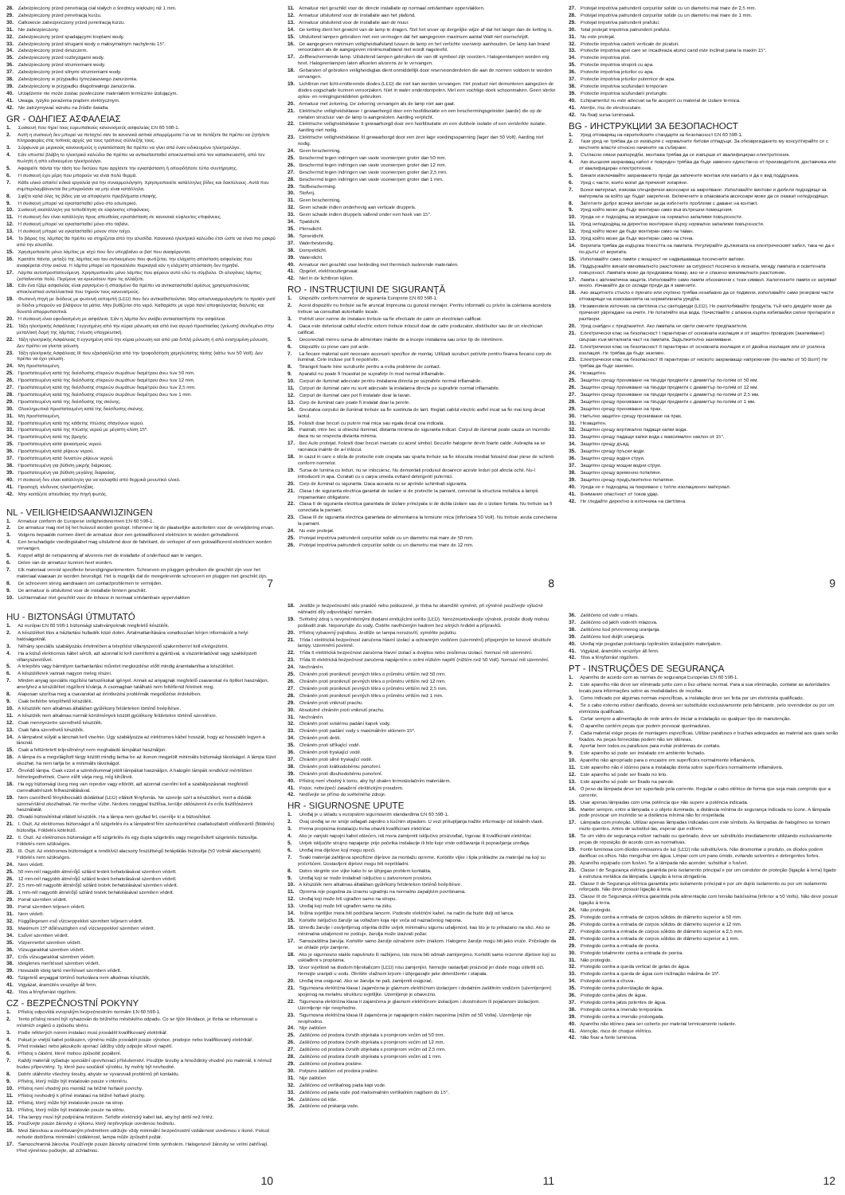28. Zabezpieczony przed penetracją ciał stałych o średnicy większej niż 1 mm.
29. Zabezpieczony przed penetracją kurzu.
30. Całkowicie zabezpieczony przed penetracją kurzu.
31. Nie zabezpieczony.
32. Zabezpieczony przed spadającymi kroplami wody.
33. Zabezpieczony przed strugami wody o maksymalnym nachyleniu 15°.
34. Zabezpieczony przed deszczem.
35. Zabezpieczony przed rozbryzgami wody.
36. Zabezpieczony przed strumieniami wody.
37. Zabezpieczony przed silnymi strumieniami wody.
38. Zabezpieczony w przypadku tymczasowego zanurzenia.
39. Zabezpieczony w przypadku długotrwałego zanurzenia.
40. Urządzenie nie może zostac powleczone materiałem termicznie izolującym.
41. Uwaga, ryzyko porażenia prądem elektrycznym.
42. Nie zatrzymywać wzroku na źródle światła.
GR - ΟΔΗΓΙΕΣ ΑΣΦΑΛΕΙΑΣ
1. Συσκευή που τηρεί τους ευρωπαϊκούς κανονισμούς ασφαλείας EN 60 598-1.
2. Αυτή η συσκευή δεν μπορεί να πεταχτεί σαν τα κανονικά αστικά απορρίμματα Για να τα πετάξετε θα πρέπει να ζητήσετε πληροφορίες στις τοπικές αρχές για τους τρόπους σύλλεξής τους.
3. Σύμφωνα με μερικούς κανονισμούς η εγκατάσταση θα πρέπει να γίνει από έναν ειδικευμένο ηλεκτρολόγο.
4. Εάν υποστεί βλάβη το ηλεκτρικό καλώδιο θα πρέπει να αντικατασταθεί αποκλειστικά από τον κατασκευαστή, από τον πωλητή ή από ειδικευμένο ηλεκτρολόγο.
5. Αφαιρείτε πάντα την τάση του δικτύου πριν αρχίσετε την εγκατάσταση ή οποιοδήποτε τύπο συντήρησης.
6. Η συσκευή έχει μέρη που μπορούν να είναι πολύ θερμά.
7. Κάθε υλικό απαιτεί ειδικά εργαλεία για την συναρμολόγηση. Χρησιμοποιείτε κατάλληλες βίδες και δακτύλιους. Αυτά που συμπεριλαμβάνονται θα μπορούσαν να μην είναι κατάλληλα.
8. Σφίξτε καλά όλες τις βίδες για να αποφύγετε προβλήματα επαφής.
9. Η συσκευή μπορεί να εγκατασταθεί μόνο στο εσωτερικό.
10. Συσκευή ακατάλληλη για τοποθέτηση σε εύφλεκτες επιφάνειες.
11. Η συσκευή δεν είναι κατάλληλη προς απευθείας εγκατάσταση σε κανονικά εύφλεκτες επιφάνειες.
12. Η συσκευή μπορεί να εγκατασταθεί μόνο στο ταβάνι.
13. Η συσκευή μπορεί να εγκατασταθεί μόνον στον τοίχο.
14. Το βάρος της λάμπας θα πρέπει να στηρίζεται από την αλυσίδα. Κανονικό ηλεκτρικό καλώδιο έτσι ώστε να είναι πιο μακρύ από την αλυσίδα.
15. Χρησιμοποιείτε μόνο λάμπες με ισχύ που δεν υπερβαίνει οι βατ που αναφέρονται.
16. Κρατάτε πάντα, μεταξύ της λάμπας και του αντικειμένου που φωτίζεται, την ελάχιστη απόσταση ασφαλείας που αναφέρεται στην εικόνα. Η λάμπα μπορεί να προκαλέσει πυρκαγιά εάν η ελάχιστη απόσταση δεν τηρηθεί.
17. Λάμπα αυτοπροστατευόμενη. Χρησιμοποιείτε μόνο λάμπες που φέρουν αυτό εδώ το σύμβολο. Οι αλογόνες λάμπες ζεσταίνονται πολύ. Περίμενε να κρυώσουν πριν τις αλλάξετε.
18. Εάν ένα τζάμι ασφαλείας είναι ραγισμένο ή σπασμένο θα πρέπει να αντικατασταθεί αμέσως χρησιμοποιώντας αποκλειστικά ανταλλακτικά που τηρούν τους κανονισμούς.
19. Φωτεινή πηγή με διόδους με φωτεινή εκπομπή (LED) που δεν αντικαθιστούνται. Μην αποσυναρμολογήστε το προϊόν γιατί οι δίοδοι μπορούν να βλάψουν τα μάτια. Μην βυθίζεται στο νερό. Καθαρίστε με υγρό πανί αποφεύγοντας διαλυτές και δυνατά απορρυπαντικά.
20. Η συσκευή είναι εφοδιασμένη με ασφάλεια. Εάν η λάμπα δεν ανάβει αντικαταστήστε την ασφάλεια.
21. Τάξη ηλεκτρικής Ασφάλειας I εγγυημένη από την κύρια μόνωση και από ένα αγωγό προστασίας (γείωση) συνδεμένο στην μεταλλική δομή της λάμπας. Γείωση υποχρεωτική.
22. Τάξη ηλεκτρικής Ασφάλειας II εγγυημένη από την κύρια μόνωση και από μια διπλή μόνωση ή από ενισχυμένη μόνωση. Δεν πρέπει να γίνεται γείωση.
23. Τάξη ηλεκτρικής Ασφάλειας III που εξασφαλίζεται από την τροφοδότηση χαμηλώτατης τάσης (κάτω των 50 Volt). Δεν πρέπει να έχει γείωση.
24. Μη προστατευμένη.
25. Προστατευμένη κατά της διείσδυσης στερεών σωμάτων διαμέτρου άνω των 50 mm.
26. Προστατευμένη κατά της διείσδυσης στερεών σωμάτων διαμέτρου άνω των 12 mm.
27. Προστατευμένη κατά της διείσδυσης στερεών σωμάτων διαμέτρου άνω των 2,5 mm.
28. Προστατευμένη κατά της διείσδυσης στερεών σωμάτων διαμέτρου άνω των 1 mm.
29. Προστατευμένη κατά της διείσδυσης της σκόνης.
30. Ολοκληρωτικά προστατευμένη κατά της διείσδυσης σκόνης.
31. Μη προστατευμένη.
32. Προστατευμένη κατά της κάθετης πτώσης σταγόνων νερού.
33. Προστατευμένη κατά της πτώσης νερού με μέγιστη κλίση 15º.
34. Προστατευμένη κατά της βροχής.
35. Προστατευμένη κατά ψεκασμούς νερού.
36. Προστατευμένη κατά ρίψεων νερού.
37. Προστατευμένη κατά δυνατών ρίψεων νερού.
38. Προστατευμένη για βύθιση μικρής διάρκειας.
39. Προστατευμένη για βύθιση μεγάλης διαρκείας.
40. Η συσκευή δεν είναι κατάλληλη για να καλυφθεί από θερμικά μονωτικό υλικό.
41. Προσοχή, κίνδυνος ηλεκτροπληξίας.
42. Μην κοιτάζετε απευθείας την πηγή φωτός.
NL - VEILIGHEIDSAANWIJZINGEN
1. Armatuur conform de Europese veiligheidsnormen EN 60 598-1.
2. De armatuur mag niet bij het huisvuil worden gestopt. Informeer bij de plaatselijke autoriteiten voor de verwijdering ervan.
3. Volgens bepaalde normen dient de armatuur door een gekwalificeerd elektricien te worden geïnstalleerd.
4. Een beschadigde voedingskabel mag uitsluitend door de fabrikant, de verkoper of een gekwalificeerd elektricien worden vervangen.
5. Koppel altijd de netspanning af alvorens met de installatie of onderhoud aan te vangen.
6. Delen van de armatuur kunnen heet worden.
7. Elk materiaal vereist specifieke bevestigingselementen. Schroeven en pluggen gebruiken die geschikt zijn voor het materiaal waaraan ze worden bevestigd. Het is mogelijk dat de meegeleverde schroeven en pluggen niet geschikt zijn.
8. De schroeven stevig aandraaien om contactproblemen te vermijden.
9. De armatuur is uitsluitend voor de installatie binnen geschikt.
10. Lichtarmatuur niet geschikt voor de inbouw in normaal ontvlambare oppervlakken
7
11. Armatuur niet geschikt voor de directe installatie op normaal ontvlambare oppervlakken.
12. Armatuur uitsluitend voor de installatie aan het plafond.
13. Armatuur uitsluitend voor de installatie aan de muur.
14. De ketting dient het gewicht van de lamp te dragen. Stel het snoer op dergelijke wijze af dat het langer dan de ketting is.
15. Uitsluitend lampen gebruiken met een vermogen dat het aangegeven maximum aantal Watt niet overschrijdt.
16. De aangegeven minimum veiligheidsafstand tussen de lamp en het verlichte voorwerp aanhouden. De lamp kan brand veroorzaken als de aangegeven minimumafstand niet wordt nageleefd.
17. Zelfbeschermende lamp. Uitsluitend lampen gebruiken die van dit symbool zijn voorzien. Halogeenlampen worden erg heet. Halogeenlampen laten afkoelen alvorens ze te vervangen.
18. Gebarsten of gebroken veiligheidsglas dient onmiddellijk door reserveonderdelen die aan de normen voldoen te worden vervangen.
19. Lichtbron met licht-emitterende diodes (LED) die niet kan worden vervangen. Het product niet demonteren aangezien de diodes oogschade kunnen veroorzaken. Niet in water onderdompelen. Met een vochtige doek schoonmaken. Geen sterke oplos- en reinigingsmiddelen gebruiken.
20. Armatuur met zekering. De zekering vervangen als de lamp niet aan gaat.
21. Elektrische veiligheidsklasse I gewaarborgd door een hoofdisolatie en een beschermingsgeleider (aarde) die op de metalen structuur van de lamp is aangesloten. Aarding verplicht.
22. Elektrische veiligheidsklasse II gewaarborgd door een hoofdisolatie en een dubbele isolatie of een versterkte isolatie. Aarding niet nodig.
23. Elektrische veiligheidsklasse III gewaarborgd door een zeer lage voedingsspanning (lager dan 50 Volt). Aarding niet nodig.
24. Geen bescherming.
25. Beschermd tegen indringen van vaste voorwerpen groter dan 50 mm.
26. Beschermd tegen indringen van vaste voorwerpen groter dan 12 mm.
27. Beschermd tegen indringen van vaste voorwerpen groter dan 2,5 mm.
28. Beschermd tegen indringen van vaste voorwerpen groter dan 1 mm.
29. Stofbescherming.
30. Stofvrij.
31. Geen bescherming.
32. Geen schade indien onderhevig aan verticale druppels.
33. Geen schade indien druppels vallend onder een hoek van 15°.
34. Spatdicht.
35. Plensdicht.
36. Sproeidicht.
37. Waterbestendig.
38. Dompeldicht.
39. Waterdicht.
40. Armatuur niet geschikt voor bekleding met thermisch isolerende materialen.
41. Opgelet, elektrocutiegevaar.
42. Niet in de lichtbron kijken.
RO - INSTRUCŢIUNI DE SIGURANŢĂ
1. Dispozitiv conform normelor de siguranta Europene EN 60 598-1.
2. Acest dispozitiv nu trebuie sa fie aruncat impreuna cu gunoiul menajer. Pentru informatii cu privire la coletarea acestora trebuie sa consultati autoritatile locale.
3. Potrivit unor norme de instalare trebuie sa fie efectuate de catre un electrician calificat.
4. Daca este deteriorat cablul electric extern trebuie inlocuit doar de catre producator, distribuitor sau de un electrician calificat.
5. Deconectati mereu sursa de alimentare inainte de a incepe instalarea sau orice tip de intretinere.
6. Dispozitiv cu piese care pot arde.
7. La fiecare material sunt necesare accesorii specifice de montaj. Utilizati suruburi potrivite pentru fixarea fiecarui corp de iluminat. Cele incluse pot fi nepotrivite.
8. Strangeti foarte bine suruburile pentru a evita probleme de contact.
9. Aparatul nu poate fi încastrat pe suprafeţe în mod normal inflamabile.
10. Corpuri de iluminat adecvate pentru instalarea directa pe suprafete normal inflamabile.
11. Corpuri de iluminat care nu sunt adecvate la instalarea directa pe suprafete normal inflamabile.
12. Corpuri de iluminat care pot fi instalate doar la tavan.
13. Corp de iluminat care poate fi instalat doar la perete.
14. Greutatea corpului de iluminat trebuie sa fie sustinuta de lant. Reglati cablul electric astfel incat sa fie mai lung decat lantul.
15. Folositi doar becuri cu putere mai mica sau egala decat cea indicata.
16. Pastrati, intre bec si obiectul iluminat, distanta minima de siguranta indicat. Corpul de iluminat poate cauza un incendiu daca nu se respecta distanta minima.
17. Bec Auto protejat. Folositi doar becuri marcate cu acest simbol. Becurile halogene devin foarte calde. Asteapta sa se raceasca inainte de a-l inlocui.
18. In cazul in care o sticla de protectie este crapata sau sparta trebuie sa fie inlocuita imediat folosind doar piese de schimb conform normelor.
19. Sursa de lumina cu leduri, nu se inlocuiesc. Nu demontati produsul deoarece aceste leduri pot afecta ochii. Nu-l introduceti in apa. Curatati cu o carpa umeda evitand detergenti puternici.
20. Corp de iluminat cu siguranta. Daca aceasta nu se aprinde schimbati siguranta.
21. Clasa I de siguranta electrica garantat de isolare si de protectie la pamant, conectat la structura metalica a lampii. Impamantare obligatorie.
22. Clasa II de siguranta electrica garantata de izolare principala si de dubla izolare sau de o izolare fortata. Nu trebuie sa fi conectata la pamant.
23. Clasa III de siguranta electrica garantata de alimentarea la tensiune mica (inferioara 50 Volt). Nu trebuie avuta conectarea la pamant.
24. Nu este protejat.
25. Protejat impotriva patrunderii corpurilor solide cu un diametru mai mare de 50 mm.
26. Protejat impotriva patrunderii corpurilor solide cu un diametru mai mare de 12 mm.
8
27. Protejat impotriva patrunderii corpurilor solide cu un diametru mai mare de 2,5 mm.
28. Protejat impotriva patrunderii corpurilor solide cu un diametru mai mare de 1 mm.
29. Protejat impotriva patrunderii prafului.
30. Total protejat impotriva patrunderii prafului.
31. Nu este protejat.
32. Protectie impotriva caderii verticale de picaturi.
33. Protectie impotriva apei care se incadreaza atunci cand este inclinat pana la maxim 15°.
34. Protectie impotriva ploii.
35. Protectie impotriva stropirii cu apa.
36. Protectie impotriva jeturilor cu apa.
37. Protectie impotriva jeturilor puternice de apa.
38. Protectie impotriva scufundarii temporare
39. Protectie impotriva scufundarii prelungite.
40. Echipamentul nu este adecvat sa fie acoperit cu material de izolare termica.
41. Atenţie, risc de electrocutare.
42. Nu fixaţi sursa luminoasă.
BG - ИНСТРУКЦИИ ЗА БЕЗОПАСНОСТ
1. Уред отговарящ на европейските стандарти за безопасност EN 60 598-1.
2. Тази уред не трябва да се изхвърля с нормалните битови отпадъци. За обезвреждането му консултирайте се с местните власти относно начините на събиране.
3. Съгласно някои разпоредби, монтажа трябва да се извърши от квалифициран електротехник.
4. Ако външния захранващ кабел е повреден трябва да бъде заменен единствено от производителя, доставчика или от квалифициран електротехник.
5. Винаги изключвайте захранването преди да започнете монтаж или какъвто и да е вид поддръжка.
6. Уред с части, които могат да причинят изгаряне.
7. Всеки материал, изисква специфични аксесоари за закрепване. Използвайте винтове и дюбели подходящи за материала за който ще бъдат закрепени. Включените в опаковката аксесоари може да се окажат неподходящи.
8. Затегнете добре всички винтове за да избегнете проблеми с даване на контакт.
9. Уред който може да бъде монтиран само във вътрешни помещения.
10. Уреда не е подходящ за вграждане на нормално запалими повърхности.
11. Уред неподходящ за директно монтиране върху нормално запалими повърхности.
12. Уред който може да бъде монтиран само на таван.
13. Уред който може да бъде монтиран само на стена.
14. Веригата трябва да издържа тежестта на лампата. Регулирайте дължината на електрическият кабел, така че да е по-дълъг от веригата.
15. Използвайте само лампи с мощност не надвишаваща посочените ватове.
16. Поддържайте винаги минималното разстояние за сигурност посочено в иконата, между лампата и осветената повърхност. Лампата може да предизвика пожар, ако не е спазено минималното разстояние.
17. Лампа с автоматична защита. Използвайте само лампи обозначени с този символ. Халогенните лампи се загряват много. Изчакайте да се охлади преди да я замените.
18. Ако защитното стъкло е пукнато или счупено трябва незабавно да се подмени, използвайте само резервни части отговарящи на изискванията на нормативната уредба.
19. Незаменяем източник на светлина със светодиоди (LED). Не разглобявайте продукта, тъй като диодите може да причинят увреждане на очите. Не потапяйте във вода. Почиствайте с влажна кърпа избягвайки силни препарати и разтвори.
20. Уред снабден с предпазител. Ако лампата не свети сменете предпазителя.
21. Електрически клас на безопасност I гарантиран от основната изолация и от защитен проводник (заземяване) свързан към металната част на лампата. Задължително заземяване.
22. Електрически клас на безопасност II гарантиран от основната изолация и от двойна изолация или от усилена изолация .Не трябва да бъде заземен.
23. Електрически клас на безопасност III гарантиран от ниското захранващо напрежение (по-малко от 50 Волт) Не трябва да бъде заземен.
24. Незащитен.
25. Защитен срещу проникване на твърди предмети с диаметър по-голям от 50 мм.
26. Защитен срещу проникване на твърди предмети с диаметър по-голям от 12 мм.
27. Защитен срещу проникване на твърди предмети с диаметър по-голям от 2,5 мм.
28. Защитен срещу проникване на твърди предмети с диаметър по-голям от 1 мм.
29. Защитен срещу проникване на прах.
30. Напълно защитен срещу проникване на прах.
31. Незащитен.
32. Защитен срещу вертикално падащи капки вода.
33. Защитен срещу падащи капки вода с максимален наклон от 15°.
34. Защитен срещу дъжд.
35. Защитен срещу пръски води.
36. Защитен срещу водни струи.
37. Защитен срещу мощни водни струи.
38. Защитен срещу временно потапяне.
39. Защитен срещу продължително потапяне.
40. Уреда не е подходящ за покриване с топло изолационен материал.
41. Внимание опастност от токов удар.
42. Не гледайте директно в източника на светлина.
9
HU - BIZTONSÁGI ÚTMUTATÓ
1. Az európai EN 60 598-1 biztonsági szabványoknak megfelelő készülék.
2. A készüléket tilos a háztartási hulladék közé dobni. Ártalmatlanítására vonatkozóan kérjen információt a helyi hatóságoknál.
3. Néhány speciális szabályozás értelmében a telepítést villanyszerelő szakemberrel kell elvégeztetni.
4. Ha a külső elektromos kábel sérült, azt azonnal ki kell cseréltetni a gyártóval, a viszonteladóval vagy szakképzett villanyszerelővel.
5. A telepítés vagy bármilyen karbantartási művelet megkezdése előtt mindig áramtalanítsa a készüléket.
6. A készüléknek vannak nagyon meleg részei.
7. Minden anyag speciális rögzítési tartozékokat igényel. Annak az anyagnak megfelelő csavarokat és tipliket használjon, amelyhez a készüléket rögzíteni kívánja. A csomagban található nem feltétlenül felelnek meg.
8. Alaposan szorítsa meg a csavarokat az érintkezési problémák megelőzése érdekében.
9. Csak beltérbe telepíthető készülék.
10. A készülék nem alkalmas általában gyúlékony felületeken történő beépítésre.
11. A készülék nem alkalmas normál körülmények között gyúlékony felületekre történő szerelésre.
12. Csak mennyezetre szerelhető készülék.
13. Csak falra szerelhető készülék.
14. A lámpatest súlyát a láncnak kell viselnie. Úgy szabályozza az elektromos kábel hosszát, hogy az hosszabb legyen a láncnál.
15. Csak a feltüntetett teljesítményt nem meghaladó lámpákat használjon.
16. A lámpa és a megvilágított tárgy között mindig tartsa be az ikonon megjelölt minimális biztonsági távolságot. A lámpa tüzet okozhat, ha nem tartja be a minimális távolságot.
17. Önvédő lámpa. Csak ezzel a szimbólummal jelölt lámpákat használjon. A halogén lámpák rendkívül mértékben felmelegedhetnek. Csere előtt várja meg, míg kihűlnek.
18. Ha egy biztonsági üveg meg van repedve vagy eltörött, azt azonnal cserélni kell a szabályozásnak megfelelő cserealkatrészek felhasználásával.
19. Nem cserélhető fénykibocsátó diódákkal (LED) ellátott fényforrás. Ne szerelje szét a készüléket, mert a diódák szemsérülést okozhatnak. Ne merítse vízbe. Nedves ronggyal tisztítsa, kerülje oldószerek és erős tisztítószerek használatát.
20. Olvadó biztosítékkal ellátott készülék. Ha a lámpa nem gyullad fel, cserélje ki a biztosítékot.
21. I. Oszt. Az elektromos biztonságot a fő szigetelés és a lámpatest fém szerkezetéhez csatlakoztatott védővezető (földelés) biztosítja. Földelés kötelező.
22. II. Oszt. Az elektromos biztonságot a fő szigetelés és egy dupla szigetelés vagy megerősített szigetelés biztosítja. Földelés nem szükséges.
23. III. Oszt. Az elektromos biztonságot a rendkívül alacsony feszültségű betáplálás biztosítja (50 Voltnál alacsonyabb). Földelés nem szükséges.
24. Nem védett.
25. 50 mm-nél nagyobb átmérőjű szilárd testek behatolásával szemben védett.
26. 12 mm-nél nagyobb átmérőjű szilárd testek behatolásával szemben védett.
27. 2,5 mm-nél nagyobb átmérőjű szilárd testek behatolásával szemben védett.
28. 1 mm-nél nagyobb átmérőjű szilárd testek behatolásával szemben védett.
29. Porral szemben védett.
30. Porral szemben teljesen védett.
31. Nem védett.
32. Függőlegesen eső vízcseppekkel szemben teljesen védett.
33. Maximum 15º dőlésszögben eső vízcseppekkel szemben védett.
34. Esővel szemben védett.
35. Vízpermettel szemben védett.
36. Vízsugarakkal szemben védett.
37. Erős vízsugarakkal szemben védett.
38. Ideiglenes merítéssel szemben védett.
39. Hosszabb ideig tartó merítéssel szemben védett.
40. Szigetelő anyaggal történő burkolásra nem alkalmas készülék.
41. Vigyázat, áramütés veszélye áll fenn.
42. Tilos a fényforrást rögzíteni.
CZ - BEZPEČNOSTNÍ POKYNY
1. Přístroj odpovídá evropským bezpečnostním normám EN 60 598-1.
2. Tento přístroj nesmí být vyhazován do běžného městského odpadu. Co se týče likvidace, je třeba se informovat u místních orgánů o způsobu sběru.
3. Podle některých norem instalaci musí provádět kvalifikovaný elektrikář.
4. Pokud je vnější kabel poškozen, výměnu může provádět pouze výrobce, prodejce nebo kvalifikovaný elektrikář.
5. Před instalací nebo jakoukoliv operací údržby vždy odpojte síťové napětí.
6. Přístroj s částmi, které mohou způsobit popálení.
7. Každý materiál vyžaduje speciální upevňovací příslušenství. Použijte šrouby a hmoždinky vhodné pro materiál, k němuž budou připevněny. Ty, které jsou součástí výrobku, by mohly být nevhodné.
8. Dobře utáhněte všechny šrouby, abyste se vyvarovali problémů při kontaktu.
9. Přístroj, který může být instalován pouze v interiéru.
10. Přístroj není vhodný pro montáž na běžně hořlavé povrchy.
11. Přístroj nevhodný k přímé instalaci na běžně hořlavé plochy.
12. Přístroj, který může být instalován pouze na strop.
13. Přístroj, který může být instalován pouze na stěnu.
14. Tíha lampy musí být podpírána řetězem. Seřiďte elektrický kabel tak, aby byl delší než řetěz.
15. Používejte pouze žárovky o výkonu, který nepřevyšuje uvedenou hodnotu.
16. Mezi žárovkou a osvětlovaným předmětem udržujte vždy minimální bezpečnostní vzdálenost uvedenou v ikoně. Pokud nebude dodržena minimální vzdálenost, lampa může způsobit požár.
17. Samoochranná žárovka. Používejte pouze žárovky označené tímto symbolem. Halogenové žárovky se velmi zahřívají. Před výměnou počkejte, až zchladnou.
10
18. Jestliže je bezpečnostní sklo prasklé nebo poškozené, je třeba ho okamžitě vyměnit, při výměně používejte výlučně náhradní díly odpovídající normám.
19. Světelný zdroj s nevyměnitelnými diodami emitujícími světlo (LED). Nerozmontovávejte výrobek, protože diody mohou poškodit zrak. Neponořujte do vody. Čistěte navlhčeným hadrem bez silných ředidel a přípravků.
20. Přístroj vybavený pojistkou. Jestliže se lampa nerozsvítí, vyměňte pojistku.
21. Třída I elektrická bezpečnost zaručena hlavní izolací a ochranným vodičem (uzemnění) připojeným ke kovové struktuře lampy. Uzemnění povinné.
22. Třída II elektrická bezpečnost zaručena hlavní izolací a dvojitou nebo zesílenou izolací. Nemusí mít uzemnění.
23. Třída III elektrická bezpečnost zaručena napájením o velmi nízkém napětí (nižším než 50 Volt). Nemusí mít uzemnění.
24. Nechráněn.
25. Chráněn proti proniknutí pevných těles o průměru větším než 50 mm.
26. Chráněn proti proniknutí pevných těles o průměru větším než 12 mm.
27. Chráněn proti proniknutí pevných těles o průměru větším než 2,5 mm.
28. Chráněn proti proniknutí pevných těles o průměru větším než 1 mm.
29. Chráněn proti vniknutí prachu.
30. Absolutně chráněn proti vniknutí prachu.
31. Nechráněn.
32. Chráněn proti svislému padání kapek vody.
33. Chráněn proti padání vody s maximálním sklonem 15º.
34. Chráněn proti dešti.
35. Chráněn proti stříkající vodě.
36. Chráněn proti tryskající vodě.
37. Chráněn proti silně tryskající vodě.
38. Chráněn proti krátkodobému ponoření.
39. Chráněn proti dlouhodobému ponoření.
40. Přístroj není vhodný k tomu, aby byl obalen termoizolačním materiálem.
41. Pozor, nebezpečí zasažení elektrickým proudem.
42. Nedívejte se přímo do světelného zdroje.
HR - SIGURNOSNE UPUTE
1. Uređaj je u skladu s europskim sigurnosnim standardima EN 60 598-1.
2. Ovaj uređaj se ne smije odlagati zajedno s kućnim otpadom. U vezi prikupljanja tražite informacije od lokalnih vlasti.
3. Prema propisima instalaciju treba obaviti kvalificirani električar.
4. Ako je vanjski napojni kabel oštećen, isti mora zamijeniti isključivo proizvođač, trgovac ili kvalificirani električar.
5. Uvijek isključite strujno napajanje prije početka instalacije ili bilo koje vrste održavanja ili popravljanja uređaja.
6. Uređaj ima dijelove koji mogu opeći.
7. Svaki materijal zahtijeva specifične dijelove za montažu opreme. Koristite vijke i tipla prikladne za materijal na koji su pričvršćeni. Dostavljeni dijelovi mogu biti neprikladni.
8. Dobro stegnite sve vijke kako bi se izbjegao problem kontakta.
9. Uređaj koji se može instalirati isključivo u zatvorenom prostoru.
10. A készülék nem alkalmas általában gyúlékony felületeken történő beépítésre.
11. Oprema nije pogodna za izravnu ugradnju na normalno zapaljivim površinama.
12. Uređaj koji može biti ugrađen samo na stropu.
13. Uređaj koji može biti ugrađen samo na zidu.
14. Težina svjetiljke mora biti podržana lancem. Podesite električni kabel, na način da bude dulji od lanca.
15. Koristite isključivo žarulje sa voltažom koja nije veća od naznačenog napona.
16. Između žarulje i osvijetljenog objekta držite uvijek minimalnu sigurnu udaljenost, kao što je to prikazano na slici. Ako se minimalna udaljenost ne poštuje, žarulja može izazvati požar.
17. Samozaštitna žarulja. Koristite samo žarulje označene ovim znakom. Halogene žarulje mogu biti jako vruće. Pričekajte da se ohlade prije zamjene.
18. Ako je sigurnosno staklo napuknuto ili razbijeno, isto mora biti odmah zamijenjeno. Koristiti samo rezervne dijelove koji su usklađeni s propisima.
19. Izvor svjetlosti sa diodom bljeskalicom (LED) nisu zamjenjivi. Nemojte rastavljati proizvod jer diode mogu oštetiti oči. Nemojte uranjati u vodu. Obrišite vlažnom krpom i izbjegavajte jake deterdžente i otapala.
20. Uređaj ima osigurač. Ako se žarulja ne pali, zamijeniti osigurač.
21. Sigurnosna električna klasa I zajamčena je glavnom električnom izolacijom i dodatnim zaštitnim vodičem (uzemljenjem) spojenog na metalnu strukturu svjetiljke. Uzemljenje je obavezno.
22. Sigurnosna električna klasa II zajamčena je glavnom električnom izolacijom i dvostrukom ili pojačanom izolacijom. Uzemljenje nije neophodno.
23. Sigurnosna električna klasa III zajamčena je napajanjem niskim naponima (nižim od 50 Volta). Uzemljenje nije neophodno.
24. Nije zaštićen
25. Zaštićeno od prodora čvrstih objekata s promjerom većim od 50 mm.
26. Zaštićeno od prodora čvrstih objekata s promjerom većim od 12 mm.
27. Zaštićeno od prodora čvrstih objekata s promjerom većim od 2,5 mm.
28. Zaštićeno od prodora čvrstih objekata s promjerom većim od 1 mm.
29. Zaštićeno od prodora prašine.
30. Potpuno zaštićen od prodora prašine.
31. Nije zaštićen
32. Zaštićeno od vertikalnog pada kapi vode.
33. Zaštićeno od pada vode pod maksimalnim vertikalnim nagibom do 15°.
34. Zaštićeno od kiše.
35. Zaštićeno od prskanja vode.
11
36. Zaštićeno od vode u mlazu.
37. Zaštićeno od jakih vodenih mlazova.
38. Zaštićeno kod privremenog uranjanja.
39. Zaštićeno kod duljih uranjanja.
40. Uređaj nije pogodan pokrivanju toplinskim izolacijskim materijalom.
41. Vigyázat, áramütés veszélye áll fenn.
42. Tilos a fényforrást rögzíteni.
PT - INSTRUÇÕES DE SEGURANÇA
1. Aparelho de acordo com as normas de segurança Europeias EN 60 598-1.
2. Este aparelho não deve ser eliminado junto com o lixo urbano normal. Para a sua eliminação, contatar as autoridades locais para informações sobre as modalidades de recolha.
3. Como indicado por algumas normas específicas, a instalação deve ser feita por um eletricista qualificado.
4. Se o cabo externo estiver danificado, deverá ser substituído exclusivamente pelo fabricante, pelo revendedor ou por um eletricista qualificado.
5. Cortar sempre a alimentação de rede antes de iniciar a instalação ou qualquer tipo de manutenção.
6. O aparelho contém peças que podem provocar queimaduras.
7. Cada material exige peças de montagem específicas. Utilizar parafusos e buchas adequados ao material aos quais serão fixados. As peças fornecidas podem não ser idóneas.
8. Apertar bem todos os parafusos para evitar problemas de contato.
9. Este aparelho só pode ser instalado em ambiente fechado.
10. Aparelho não apropriado para o encastre em superfícies normalmente inflamáveis.
11. Este aparelho não é idóneo para a instalação direta sobre superfícies normalmente inflamáveis.
12. Este aparelho só pode ser fixado no teto.
13. Este aparelho só pode ser fixado na parede.
14. O peso da lâmpada deve ser suportado pela corrente. Regular o cabo elétrico de forma que seja mais comprido que a corrente.
15. Usar apenas lâmpadas com uma potência que não supere a potência indicada.
16. Manter sempre, entre a lâmpada e o objeto iluminado, a distância mínima de segurança indicada no ícone. A lâmpada pode provocar um incêndio se a distância mínima não for respeitada.
17. Lâmpada com proteção. Utilizar apenas lâmpadas indicadas com este símbolo. As lâmpadas de halogêneo se tornam muito quentes. Antes de substituí-las, esperar que esfriem.
18. Se um vidro de segurança estiver rachado ou quebrado, deve ser substituído imediatamente utilizando exclusivamente peças de reposição de acordo com as normativas.
19. Fonte luminosa com díodos emissores de luz (LED) não substituíveis. Não desmontar o produto, os díodos podem danificar os olhos. Não mergulhar em água. Limpar com um pano úmido, evitando solventes e detergentes fortes.
20. Aparelho equipado com fusível. Se a lâmpada não acender, substituir o fusível.
21. Classe I de Segurança elétrica garantida pelo isolamento principal e por um condutor de proteção (ligação à terra) ligado à estrutura metálica da lâmpada. Ligação à terra obrigatória.
22. Classe II de Segurança elétrica garantida pelo isolamento principal e por um duplo isolamento ou por um isolamento reforçado. Não deve possuir ligação à terra.
23. Classe III de Segurança elétrica garantida pela alimentação com tensão baixíssima (inferior a 50 Volts). Não deve possuir ligação à terra.
24. Não protegido.
25. Protegido contra a entrada de corpos sólidos de diâmetro superior a 50 mm.
26. Protegido contra a entrada de corpos sólidos de diâmetro superior a 12 mm.
27. Protegido contra a entrada de corpos sólidos de diâmetro superior a 2,5 mm.
28. Protegido contra a entrada de corpos sólidos de diâmetro superior a 1 mm.
29. Protegido contra a entrada de poeira.
30. Protegido totalmente contra a entrada de poeira.
31. Não protegido.
32. Protegido contra a queda vertical de gotas de água.
33. Protegido contra a queda de água com inclinação máxima de 15º.
34. Protegido contra a chuva.
35. Protegido contra pulverização de água.
36. Protegido contra jatos de água.
37. Protegido contra jatos potentes de água.
38. Protegido contra a imersão temporária.
39. Protegido contra a imersão prolongada.
40. Aparelho não idóneo para ser coberto por material termicamente isolante.
41. Atenção, risco de choque elétrico.
42. Não fixar a fonte luminosa.
12